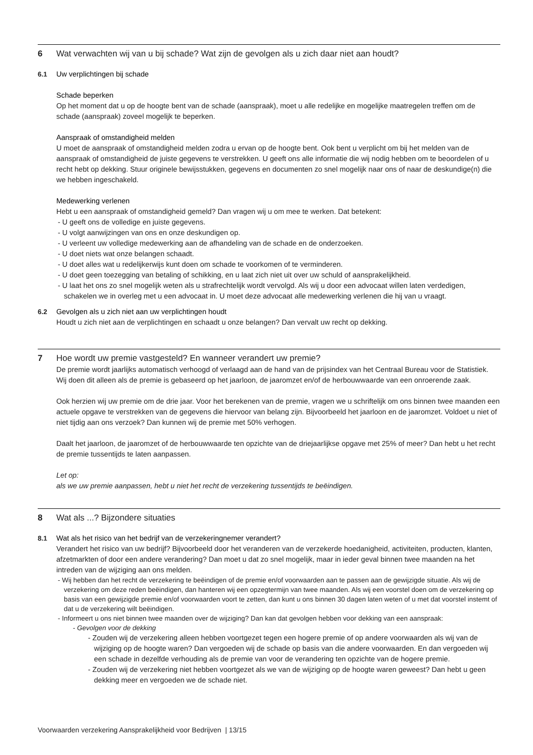6 Wat verwachten wij van u bij schade? Wat zijn de gevolgen als u zich daar niet aan houdt?
6.1 Uw verplichtingen bij schade
Schade beperken
Op het moment dat u op de hoogte bent van de schade (aanspraak), moet u alle redelijke en mogelijke maatregelen treffen om de schade (aanspraak) zoveel mogelijk te beperken.
Aanspraak of omstandigheid melden
U moet de aanspraak of omstandigheid melden zodra u ervan op de hoogte bent. Ook bent u verplicht om bij het melden van de aanspraak of omstandigheid de juiste gegevens te verstrekken. U geeft ons alle informatie die wij nodig hebben om te beoordelen of u recht hebt op dekking. Stuur originele bewijsstukken, gegevens en documenten zo snel mogelijk naar ons of naar de deskundige(n) die we hebben ingeschakeld.
Medewerking verlenen
Hebt u een aanspraak of omstandigheid gemeld? Dan vragen wij u om mee te werken. Dat betekent:
- U geeft ons de volledige en juiste gegevens.
- U volgt aanwijzingen van ons en onze deskundigen op.
- U verleent uw volledige medewerking aan de afhandeling van de schade en de onderzoeken.
- U doet niets wat onze belangen schaadt.
- U doet alles wat u redelijkerwijs kunt doen om schade te voorkomen of te verminderen.
- U doet geen toezegging van betaling of schikking, en u laat zich niet uit over uw schuld of aansprakelijkheid.
- U laat het ons zo snel mogelijk weten als u strafrechtelijk wordt vervolgd. Als wij u door een advocaat willen laten verdedigen, schakelen we in overleg met u een advocaat in. U moet deze advocaat alle medewerking verlenen die hij van u vraagt.
6.2 Gevolgen als u zich niet aan uw verplichtingen houdt
Houdt u zich niet aan de verplichtingen en schaadt u onze belangen? Dan vervalt uw recht op dekking.
7 Hoe wordt uw premie vastgesteld? En wanneer verandert uw premie?
De premie wordt jaarlijks automatisch verhoogd of verlaagd aan de hand van de prijsindex van het Centraal Bureau voor de Statistiek. Wij doen dit alleen als de premie is gebaseerd op het jaarloon, de jaaromzet en/of de herbouwwaarde van een onroerende zaak.
Ook herzien wij uw premie om de drie jaar. Voor het berekenen van de premie, vragen we u schriftelijk om ons binnen twee maanden een actuele opgave te verstrekken van de gegevens die hiervoor van belang zijn. Bijvoorbeeld het jaarloon en de jaaromzet. Voldoet u niet of niet tijdig aan ons verzoek? Dan kunnen wij de premie met 50% verhogen.
Daalt het jaarloon, de jaaromzet of de herbouwwaarde ten opzichte van de driejaarlijkse opgave met 25% of meer? Dan hebt u het recht de premie tussentijds te laten aanpassen.
Let op:
als we uw premie aanpassen, hebt u niet het recht de verzekering tussentijds te beëindigen.
8 Wat als ...? Bijzondere situaties
8.1 Wat als het risico van het bedrijf van de verzekeringnemer verandert?
Verandert het risico van uw bedrijf? Bijvoorbeeld door het veranderen van de verzekerde hoedanigheid, activiteiten, producten, klanten, afzetmarkten of door een andere verandering? Dan moet u dat zo snel mogelijk, maar in ieder geval binnen twee maanden na het intreden van de wijziging aan ons melden.
- Wij hebben dan het recht de verzekering te beëindigen of de premie en/of voorwaarden aan te passen aan de gewijzigde situatie. Als wij de verzekering om deze reden beëindigen, dan hanteren wij een opzegtermijn van twee maanden. Als wij een voorstel doen om de verzekering op basis van een gewijzigde premie en/of voorwaarden voort te zetten, dan kunt u ons binnen 30 dagen laten weten of u met dat voorstel instemt of dat u de verzekering wilt beëindigen.
- Informeert u ons niet binnen twee maanden over de wijziging? Dan kan dat gevolgen hebben voor dekking van een aanspraak:
- Gevolgen voor de dekking
- Zouden wij de verzekering alleen hebben voortgezet tegen een hogere premie of op andere voorwaarden als wij van de wijziging op de hoogte waren? Dan vergoeden wij de schade op basis van die andere voorwaarden. En dan vergoeden wij een schade in dezelfde verhouding als de premie van voor de verandering ten opzichte van de hogere premie.
- Zouden wij de verzekering niet hebben voortgezet als we van de wijziging op de hoogte waren geweest? Dan hebt u geen dekking meer en vergoeden we de schade niet.
Voorwaarden verzekering Aansprakelijkheid voor Bedrijven | 13/15